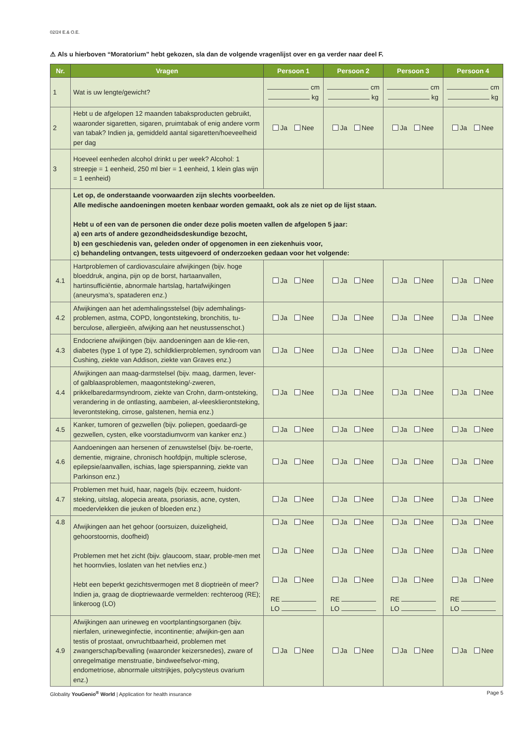02/24 E.& O.E.
⚠ Als u hierboven “Moratorium” hebt gekozen, sla dan de volgende vragenlijst over en ga verder naar deel F.
| Nr. | Vragen | Persoon 1 | Persoon 2 | Persoon 3 | Persoon 4 |
| --- | --- | --- | --- | --- | --- |
| 1 | Wat is uw lengte/gewicht? | cm kg | cm kg | cm kg | cm kg |
| 2 | Hebt u de afgelopen 12 maanden tabaksproducten gebruikt, waaronder sigaretten, sigaren, pruimtabak of enig andere vorm van tabak? Indien ja, gemiddeld aantal sigaretten/hoeveelheid per dag | Ja Nee | Ja Nee | Ja Nee | Ja Nee |
| 3 | Hoeveel eenheden alcohol drinkt u per week? Alcohol: 1 streepje = 1 eenheid, 250 ml bier = 1 eenheid, 1 klein glas wijn = 1 eenheid) | | | | |
| | Let op, de onderstaande voorwaarden zijn slechts voorbeelden. Alle medische aandoeningen moeten kenbaar worden gemaakt, ook als ze niet op de lijst staan. Hebt u of een van de personen die onder deze polis moeten vallen de afgelopen 5 jaar: a) een arts of andere gezondheidsdeskundige bezocht, b) een geschiedenis van, geleden onder of opgenomen in een ziekenhuis voor, c) behandeling ontvangen, tests uitgevoerd of onderzoeken gedaan voor het volgende: | | | | |
| 4.1 | Hartproblemen of cardiovasculaire afwijkingen (bijv. hoge bloeddruk, angina, pijn op de borst, hartaanvallen, hartinsufficiëntie, abnormale hartslag, hartafwijkingen (aneurysma’s, spataderen enz.) | Ja Nee | Ja Nee | Ja Nee | Ja Nee |
| 4.2 | Afwijkingen aan het ademhalingsstelsel (bijv ademhalings-problemen, astma, COPD, longontsteking, bronchitis, tu-berculose, allergieën, afwijking aan het neustussenschot.) | Ja Nee | Ja Nee | Ja Nee | Ja Nee |
| 4.3 | Endocriene afwijkingen (bijv. aandoeningen aan de klie-ren, diabetes (type 1 of type 2), schildklierproblemen, syndroom van Cushing, ziekte van Addison, ziekte van Graves enz.) | Ja Nee | Ja Nee | Ja Nee | Ja Nee |
| 4.4 | Afwijkingen aan maag-darmstelsel (bijv. maag, darmen, lever- of galblaasproblemen, maagontsteking/-zweren, prikkelbaredarmsyndroom, ziekte van Crohn, darm-ontsteking, verandering in de ontlasting, aambeien, al-vleesklierontsteking, leverontsteking, cirrose, galstenen, hernia enz.) | Ja Nee | Ja Nee | Ja Nee | Ja Nee |
| 4.5 | Kanker, tumoren of gezwellen (bijv. poliepen, goedaardi-ge gezwellen, cysten, elke voorstadiumvorm van kanker enz.) | Ja Nee | Ja Nee | Ja Nee | Ja Nee |
| 4.6 | Aandoeningen aan hersenen of zenuwstelsel (bijv. be-roerte, dementie, migraine, chronisch hoofdpijn, multiple sclerose, epilepsie/aanvallen, ischias, lage spierspanning, ziekte van Parkinson enz.) | Ja Nee | Ja Nee | Ja Nee | Ja Nee |
| 4.7 | Problemen met huid, haar, nagels (bijv. eczeem, huidont-steking, uitslag, alopecia areata, psoriasis, acne, cysten, moedervlekken die jeuken of bloeden enz.) | Ja Nee | Ja Nee | Ja Nee | Ja Nee |
| 4.8 | Afwijkingen aan het gehoor (oorsuizen, duizeligheid, gehoorstoornis, doofheid) Problemen met het zicht (bijv. glaucoom, staar, proble-men met het hoornvlies, loslaten van het netvlies enz.) Hebt een beperkt gezichtsvermogen met 8 dioptrieën of meer? Indien ja, graag de dioptriewaarde vermelden: rechteroog (RE); linkeroog (LO) | Ja Nee Ja Nee Ja Nee RE LO | Ja Nee Ja Nee Ja Nee RE LO | Ja Nee Ja Nee Ja Nee RE LO | Ja Nee Ja Nee Ja Nee RE LO |
| 4.9 | Afwijkingen aan urineweg en voortplantingsorganen (bijv. nierfalen, urineweginfectie, incontinentie; afwijkin-gen aan testis of prostaat, onvruchtbaarheid, problemen met zwangerschap/bevalling (waaronder keizersnedes), zware of onregelmatige menstruatie, bindweefselvor-ming, endometriose, abnormale uitstrijkjes, polycysteus ovarium enz.) | Ja Nee | Ja Nee | Ja Nee | Ja Nee |
Globality YouGenio<sup>®</sup> World | Application for health insurance Page 5